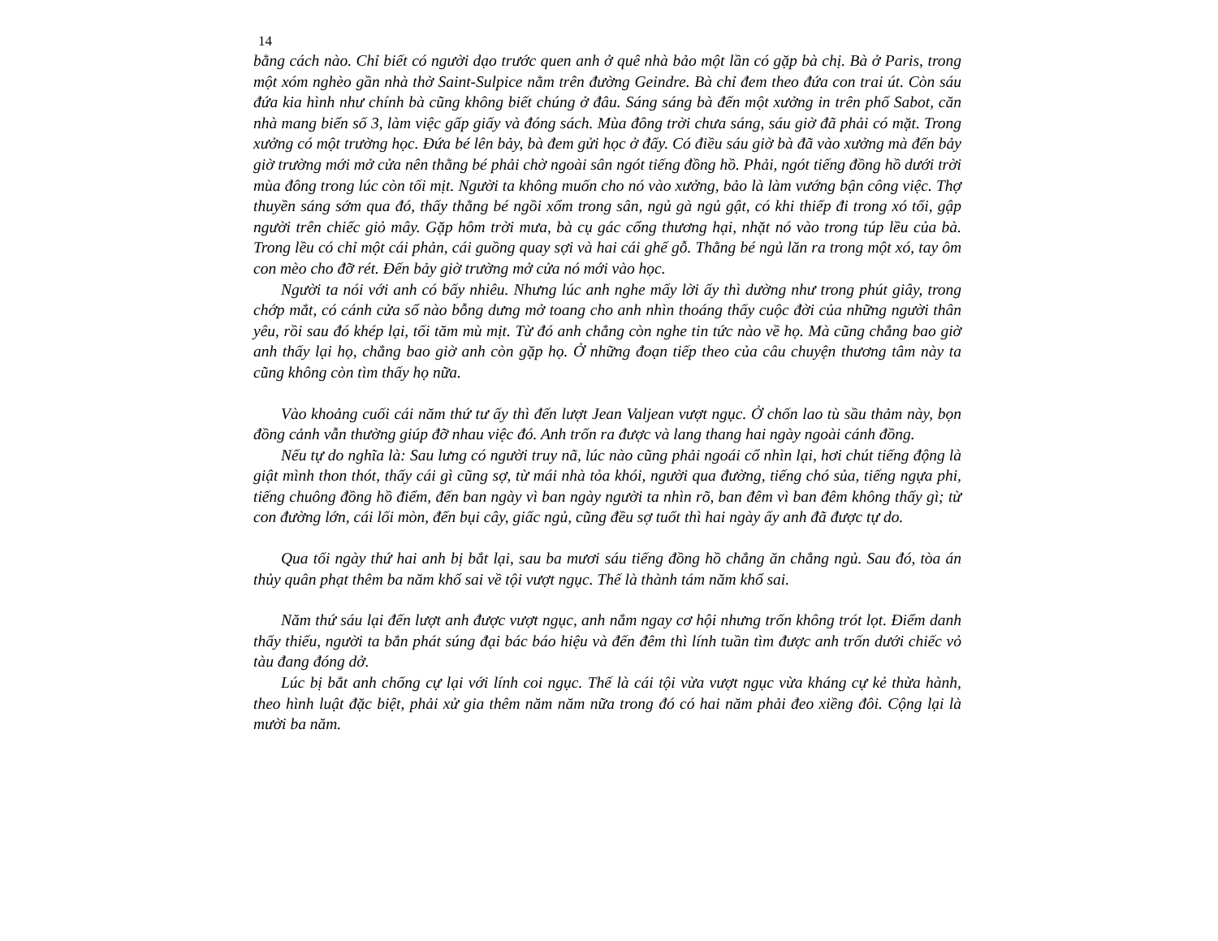14
bằng cách nào. Chỉ biết có người dạo trước quen anh ở quê nhà bảo một lần có gặp bà chị. Bà ở Paris, trong một xóm nghèo gần nhà thờ Saint-Sulpice nằm trên đường Geindre. Bà chỉ đem theo đứa con trai út. Còn sáu đứa kia hình như chính bà cũng không biết chúng ở đâu. Sáng sáng bà đến một xưởng in trên phố Sabot, căn nhà mang biển số 3, làm việc gấp giấy và đóng sách. Mùa đông trời chưa sáng, sáu giờ đã phải có mặt. Trong xưởng có một trường học. Đứa bé lên bảy, bà đem gửi học ở đấy. Có điều sáu giờ bà đã vào xưởng mà đến bảy giờ trường mới mở cửa nên thằng bé phải chờ ngoài sân ngót tiếng đồng hồ. Phải, ngót tiếng đồng hồ dưới trời mùa đông trong lúc còn tối mịt. Người ta không muốn cho nó vào xưởng, bảo là làm vướng bận công việc. Thợ thuyền sáng sớm qua đó, thấy thằng bé ngồi xổm trong sân, ngủ gà ngủ gật, có khi thiếp đi trong xó tối, gập người trên chiếc giỏ mây. Gặp hôm trời mưa, bà cụ gác cổng thương hại, nhặt nó vào trong túp lều của bà. Trong lều có chỉ một cái phản, cái guồng quay sợi và hai cái ghế gỗ. Thằng bé ngủ lăn ra trong một xó, tay ôm con mèo cho đỡ rét. Đến bảy giờ trường mở cửa nó mới vào học.
Người ta nói với anh có bấy nhiêu. Nhưng lúc anh nghe mấy lời ấy thì dường như trong phút giây, trong chớp mắt, có cánh cửa sổ nào bỗng dưng mở toang cho anh nhìn thoáng thấy cuộc đời của những người thân yêu, rồi sau đó khép lại, tối tăm mù mịt. Từ đó anh chẳng còn nghe tin tức nào về họ. Mà cũng chẳng bao giờ anh thấy lại họ, chẳng bao giờ anh còn gặp họ. Ở những đoạn tiếp theo của câu chuyện thương tâm này ta cũng không còn tìm thấy họ nữa.
Vào khoảng cuối cái năm thứ tư ấy thì đến lượt Jean Valjean vượt ngục. Ở chốn lao tù sầu thảm này, bọn đồng cảnh vẫn thường giúp đỡ nhau việc đó. Anh trốn ra được và lang thang hai ngày ngoài cánh đồng.
Nếu tự do nghĩa là: Sau lưng có người truy nã, lúc nào cũng phải ngoái cổ nhìn lại, hơi chút tiếng động là giật mình thon thót, thấy cái gì cũng sợ, từ mái nhà tỏa khói, người qua đường, tiếng chó sủa, tiếng ngựa phi, tiếng chuông đồng hồ điểm, đến ban ngày vì ban ngày người ta nhìn rõ, ban đêm vì ban đêm không thấy gì; từ con đường lớn, cái lối mòn, đến bụi cây, giấc ngủ, cũng đều sợ tuốt thì hai ngày ấy anh đã được tự do.
Qua tối ngày thứ hai anh bị bắt lại, sau ba mươi sáu tiếng đồng hồ chẳng ăn chẳng ngủ. Sau đó, tòa án thủy quân phạt thêm ba năm khổ sai về tội vượt ngục. Thế là thành tám năm khổ sai.
Năm thứ sáu lại đến lượt anh được vượt ngục, anh nắm ngay cơ hội nhưng trốn không trót lọt. Điểm danh thấy thiếu, người ta bắn phát súng đại bác báo hiệu và đến đêm thì lính tuần tìm được anh trốn dưới chiếc vỏ tàu đang đóng dở.
Lúc bị bắt anh chống cự lại với lính coi ngục. Thế là cái tội vừa vượt ngục vừa kháng cự kẻ thừa hành, theo hình luật đặc biệt, phải xử gia thêm năm năm nữa trong đó có hai năm phải đeo xiềng đôi. Cộng lại là mười ba năm.